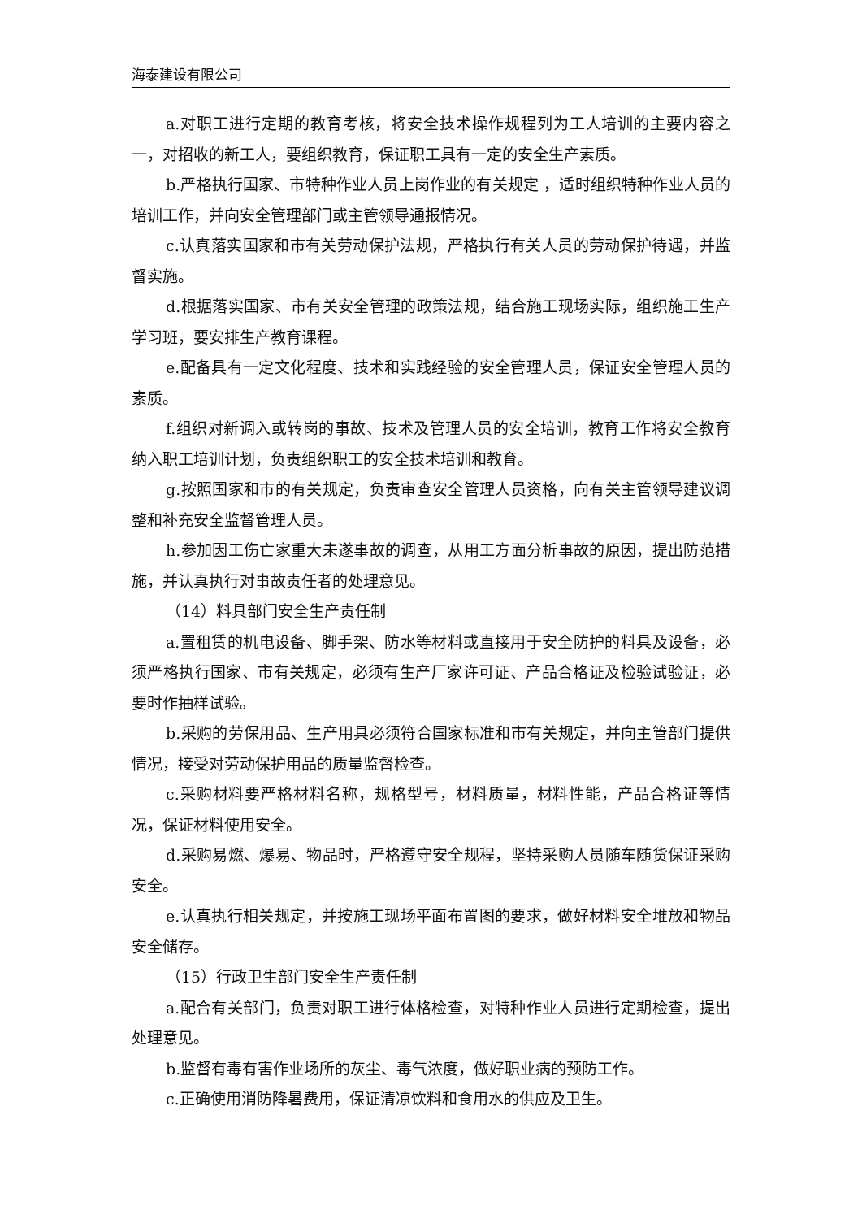海泰建设有限公司
a.对职工进行定期的教育考核，将安全技术操作规程列为工人培训的主要内容之一，对招收的新工人，要组织教育，保证职工具有一定的安全生产素质。
b.严格执行国家、市特种作业人员上岗作业的有关规定 ，适时组织特种作业人员的培训工作，并向安全管理部门或主管领导通报情况。
c.认真落实国家和市有关劳动保护法规，严格执行有关人员的劳动保护待遇，并监督实施。
d.根据落实国家、市有关安全管理的政策法规，结合施工现场实际，组织施工生产学习班，要安排生产教育课程。
e.配备具有一定文化程度、技术和实践经验的安全管理人员，保证安全管理人员的素质。
f.组织对新调入或转岗的事故、技术及管理人员的安全培训，教育工作将安全教育纳入职工培训计划，负责组织职工的安全技术培训和教育。
g.按照国家和市的有关规定，负责审查安全管理人员资格，向有关主管领导建议调整和补充安全监督管理人员。
h.参加因工伤亡家重大未遂事故的调查，从用工方面分析事故的原因，提出防范措施，并认真执行对事故责任者的处理意见。
（14）料具部门安全生产责任制
a.置租赁的机电设备、脚手架、防水等材料或直接用于安全防护的料具及设备，必须严格执行国家、市有关规定，必须有生产厂家许可证、产品合格证及检验试验证，必要时作抽样试验。
b.采购的劳保用品、生产用具必须符合国家标准和市有关规定，并向主管部门提供情况，接受对劳动保护用品的质量监督检查。
c.采购材料要严格材料名称，规格型号，材料质量，材料性能，产品合格证等情况，保证材料使用安全。
d.采购易燃、爆易、物品时，严格遵守安全规程，坚持采购人员随车随货保证采购安全。
e.认真执行相关规定，并按施工现场平面布置图的要求，做好材料安全堆放和物品安全储存。
（15）行政卫生部门安全生产责任制
a.配合有关部门，负责对职工进行体格检查，对特种作业人员进行定期检查，提出处理意见。
b.监督有毒有害作业场所的灰尘、毒气浓度，做好职业病的预防工作。
c.正确使用消防降暑费用，保证清凉饮料和食用水的供应及卫生。